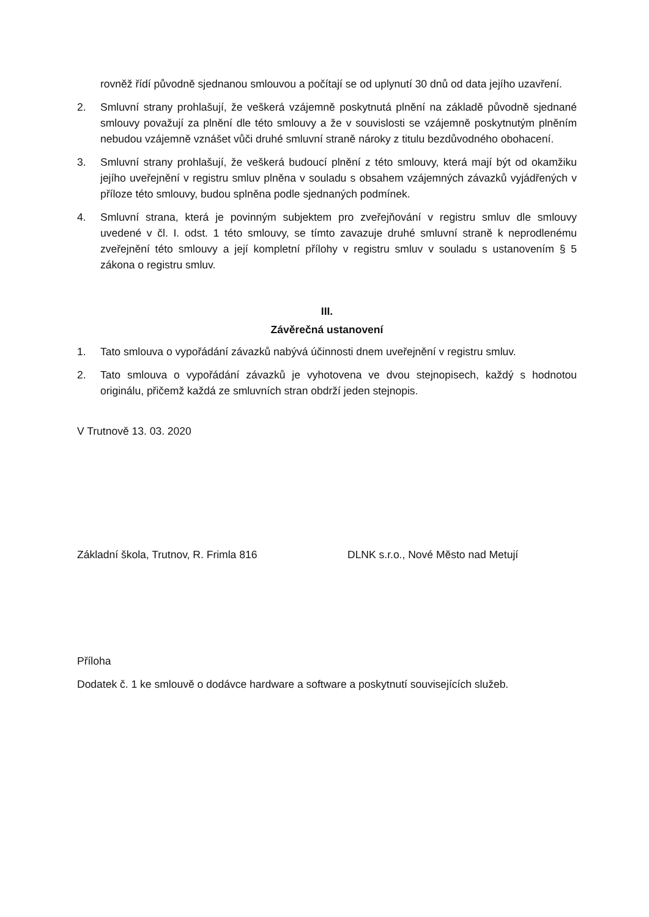rovněž řídí původně sjednanou smlouvou a počítají se od uplynutí 30 dnů od data jejího uzavření.
2. Smluvní strany prohlašují, že veškerá vzájemně poskytnutá plnění na základě původně sjednané smlouvy považují za plnění dle této smlouvy a že v souvislosti se vzájemně poskytnutým plněním nebudou vzájemně vznášet vůči druhé smluvní straně nároky z titulu bezdůvodného obohacení.
3. Smluvní strany prohlašují, že veškerá budoucí plnění z této smlouvy, která mají být od okamžiku jejího uveřejnění v registru smluv plněna v souladu s obsahem vzájemných závazků vyjádřených v příloze této smlouvy, budou splněna podle sjednaných podmínek.
4. Smluvní strana, která je povinným subjektem pro zveřejňování v registru smluv dle smlouvy uvedené v čl. I. odst. 1 této smlouvy, se tímto zavazuje druhé smluvní straně k neprodlenému zveřejnění této smlouvy a její kompletní přílohy v registru smluv v souladu s ustanovením § 5 zákona o registru smluv.
III.
Závěrečná ustanovení
1. Tato smlouva o vypořádání závazků nabývá účinnosti dnem uveřejnění v registru smluv.
2. Tato smlouva o vypořádání závazků je vyhotovena ve dvou stejnopisech, každý s hodnotou originálu, přičemž každá ze smluvních stran obdrží jeden stejnopis.
V Trutnově 13. 03. 2020
Základní škola, Trutnov, R. Frimla 816 DLNK s.r.o., Nové Město nad Metují
Příloha
Dodatek č. 1 ke smlouvě o dodávce hardware a software a poskytnutí souvisejících služeb.